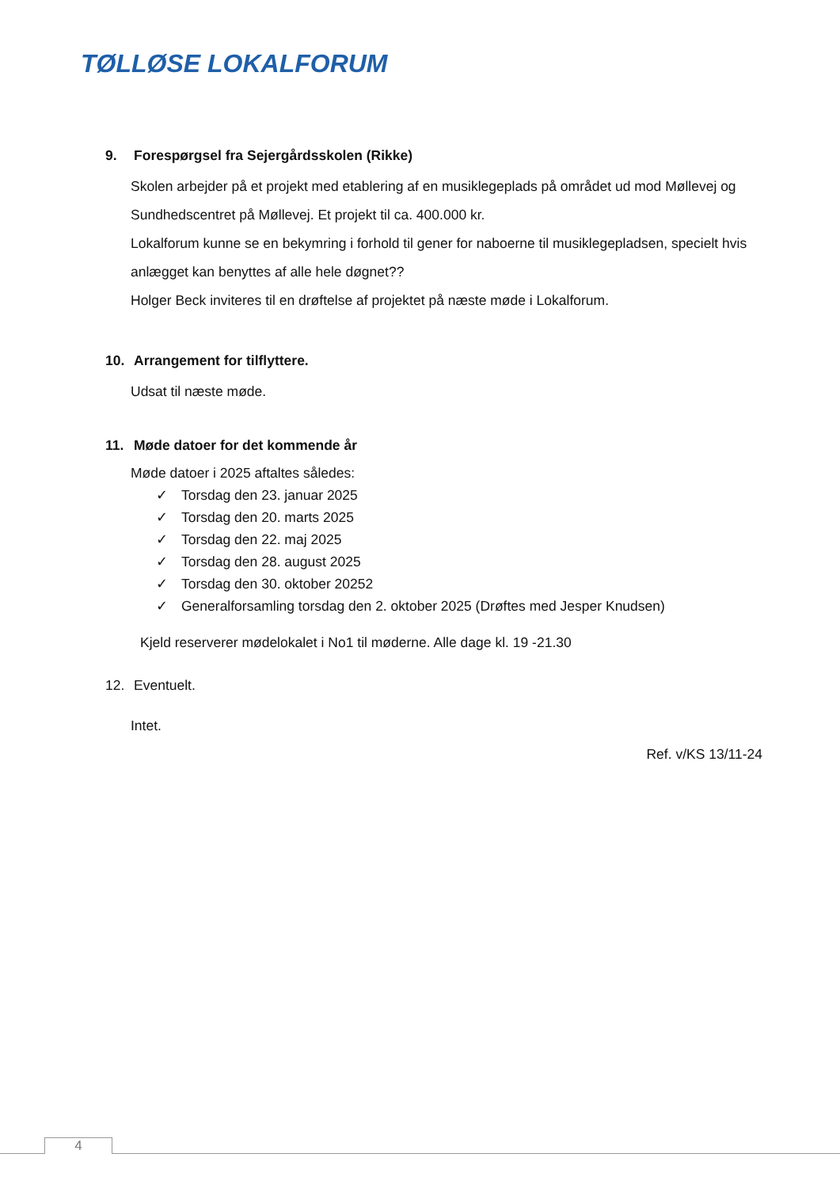TØLLØSE LOKALFORUM
9. Forespørgsel fra Sejergårdsskolen (Rikke)
Skolen arbejder på et projekt med etablering af en musiklegeplads på området ud mod Møllevej og Sundhedscentret på Møllevej. Et projekt til ca. 400.000 kr.
Lokalforum kunne se en bekymring i forhold til gener for naboerne til musiklegepladsen, specielt hvis anlægget kan benyttes af alle hele døgnet??
Holger Beck inviteres til en drøftelse af projektet på næste møde i Lokalforum.
10. Arrangement for tilflyttere.
Udsat til næste møde.
11. Møde datoer for det kommende år
Møde datoer i 2025 aftaltes således:
✓ Torsdag den 23. januar 2025
✓ Torsdag den 20. marts 2025
✓ Torsdag den 22. maj 2025
✓ Torsdag den 28. august 2025
✓ Torsdag den 30. oktober 20252
✓ Generalforsamling torsdag den 2. oktober 2025 (Drøftes med Jesper Knudsen)
Kjeld reserverer mødelokalet i No1 til møderne. Alle dage kl. 19 -21.30
12. Eventuelt.
Intet.
Ref. v/KS 13/11-24
4